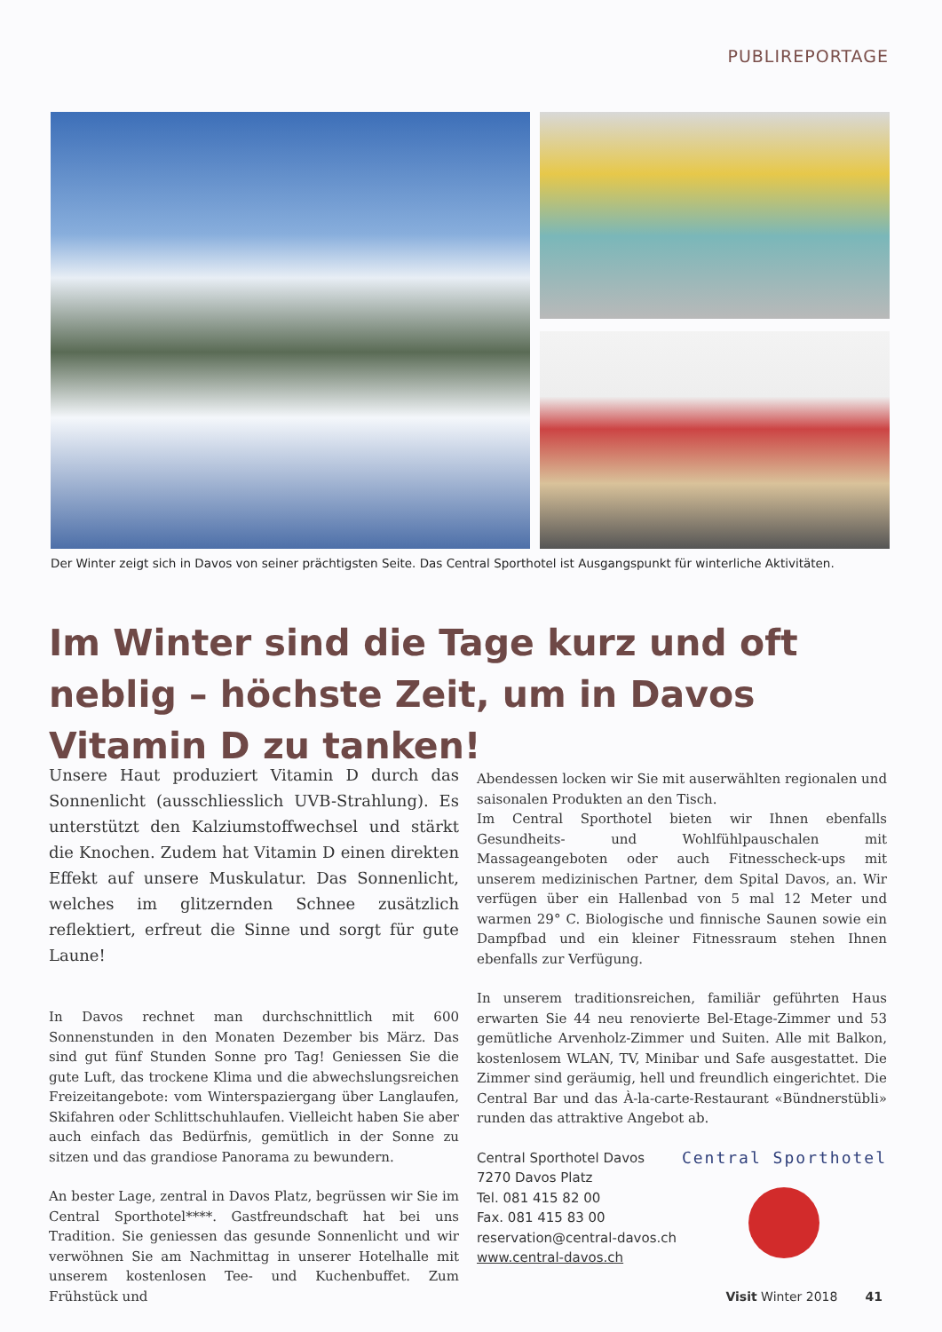PUBLIREPORTAGE
Der Winter zeigt sich in Davos von seiner prächtigsten Seite. Das Central Sporthotel ist Ausgangspunkt für winterliche Aktivitäten.
Im Winter sind die Tage kurz und oft neblig – höchste Zeit, um in Davos Vitamin D zu tanken!
Unsere Haut produziert Vitamin D durch das Sonnenlicht (ausschliesslich UVB-Strahlung). Es unterstützt den Kalziumstoffwechsel und stärkt die Knochen. Zudem hat Vitamin D einen direkten Effekt auf unsere Muskulatur. Das Sonnenlicht, welches im glitzernden Schnee zusätzlich reflektiert, erfreut die Sinne und sorgt für gute Laune!
In Davos rechnet man durchschnittlich mit 600 Sonnenstunden in den Monaten Dezember bis März. Das sind gut fünf Stunden Sonne pro Tag! Geniessen Sie die gute Luft, das trockene Klima und die abwechslungsreichen Freizeitangebote: vom Winterspaziergang über Langlaufen, Skifahren oder Schlittschuhlaufen. Vielleicht haben Sie aber auch einfach das Bedürfnis, gemütlich in der Sonne zu sitzen und das grandiose Panorama zu bewundern.
An bester Lage, zentral in Davos Platz, begrüssen wir Sie im Central Sporthotel****. Gastfreundschaft hat bei uns Tradition. Sie geniessen das gesunde Sonnenlicht und wir verwöhnen Sie am Nachmittag in unserer Hotelhalle mit unserem kostenlosen Tee- und Kuchenbuffet. Zum Frühstück und
Abendessen locken wir Sie mit auserwählten regionalen und saisonalen Produkten an den Tisch.
Im Central Sporthotel bieten wir Ihnen ebenfalls Gesundheits- und Wohlfühlpauschalen mit Massageangeboten oder auch Fitnesscheck-ups mit unserem medizinischen Partner, dem Spital Davos, an. Wir verfügen über ein Hallenbad von 5 mal 12 Meter und warmen 29° C. Biologische und finnische Saunen sowie ein Dampfbad und ein kleiner Fitnessraum stehen Ihnen ebenfalls zur Verfügung.
In unserem traditionsreichen, familiär geführten Haus erwarten Sie 44 neu renovierte Bel-Etage-Zimmer und 53 gemütliche Arvenholz-Zimmer und Suiten. Alle mit Balkon, kostenlosem WLAN, TV, Minibar und Safe ausgestattet. Die Zimmer sind geräumig, hell und freundlich eingerichtet. Die Central Bar und das À-la-carte-Restaurant «Bündnerstübli» runden das attraktive Angebot ab.
Central Sporthotel Davos
7270 Davos Platz
Tel. 081 415 82 00
Fax. 081 415 83 00
reservation@central-davos.ch
www.central-davos.ch
Central Sporthotel
Visit Winter 2018 41